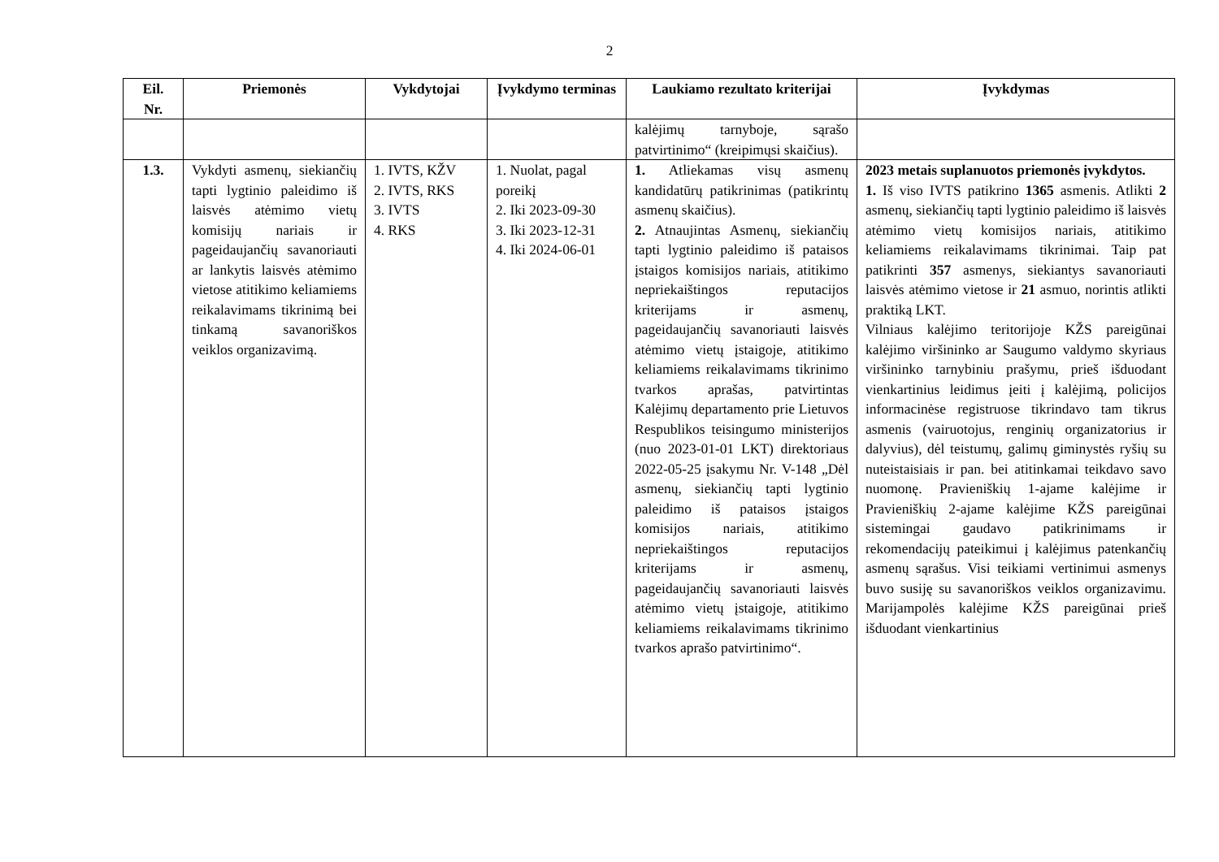2
| Eil. Nr. | Priemonės | Vykdytojai | Įvykdymo terminas | Laukiamo rezultato kriterijai | Įvykdymas |
| --- | --- | --- | --- | --- | --- |
| | | | | kalėjimų tarnyboje, sąrašo patvirtinimo“ (kreipimųsi skaičius). | |
| 1.3. | Vykdyti asmenų, siekiančių tapti lygtinio paleidimo iš laisvės atėmimo vietų komisijų nariais ir pageidaujančių savanoriauti ar lankytis laisvės atėmimo vietose atitikimo keliamiems reikalavimams tikrinimą bei tinkamą savanoriškos veiklos organizavimą. | 1. IVTS, KŽV 2. IVTS, RKS 3. IVTS 4. RKS | 1. Nuolat, pagal poreikį 2. Iki 2023-09-30 3. Iki 2023-12-31 4. Iki 2024-06-01 | 1. Atliekamas visų asmenų kandidatūrų patikrinimas (patikrintų asmenų skaičius). 2. Atnaujintas Asmenų, siekiančių tapti lygtinio paleidimo iš pataisos įstaigos komisijos nariais, atitikimo nepriekaištingos reputacijos kriterijams ir asmenų, pageidaujančių savanoriauti laisvės atėmimo vietų įstaigoje, atitikimo keliamiems reikalavimams tikrinimo tvarkos aprašas, patvirtintas Kalėjimų departamento prie Lietuvos Respublikos teisingumo ministerijos (nuo 2023-01-01 LKT) direktoriaus 2022-05-25 įsakymu Nr. V-148 „Dėl asmenų, siekiančių tapti lygtinio paleidimo iš pataisos įstaigos komisijos nariais, atitikimo nepriekaištingos reputacijos kriterijams ir asmenų, pageidaujančių savanoriauti laisvės atėmimo vietų įstaigoje, atitikimo keliamiems reikalavimams tikrinimo tvarkos aprašo patvirtinimo“. | 2023 metais suplanuotos priemonės įvykdytos. 1. Iš viso IVTS patikrino 1365 asmenis. Atlikti 2 asmenų, siekiančių tapti lygtinio paleidimo iš laisvės atėmimo vietų komisijos nariais, atitikimo keliamiems reikalavimams tikrinimai. Taip pat patikrinti 357 asmenys, siekiantys savanoriauti laisvės atėmimo vietose ir 21 asmuo, norintis atlikti praktiką LKT. Vilniaus kalėjimo teritorijoje KŽS pareigūnai kalėjimo viršininko ar Saugumo valdymo skyriaus viršininko tarnybiniu prašymu, prieš išduodant vienkartinius leidimus įeiti į kalėjimą, policijos informacinėse registruose tikrindavo tam tikrus asmenis (vairuotojus, renginių organizatorius ir dalyvius), dėl teistumų, galimų giminystės ryšių su nuteistaisiais ir pan. bei atitinkamai teikdavo savo nuomonę. Pravieniškių 1-ajame kalėjime ir Pravieniškių 2-ajame kalėjime KŽS pareigūnai sistemingai gaudavo patikrinimams ir rekomendacijų pateikimui į kalėjimus patenkančių asmenų sąrašus. Visi teikiami vertinimui asmenys buvo susiję su savanoriškos veiklos organizavimu. Marijampolės kalėjime KŽS pareigūnai prieš išduodant vienkartinius |